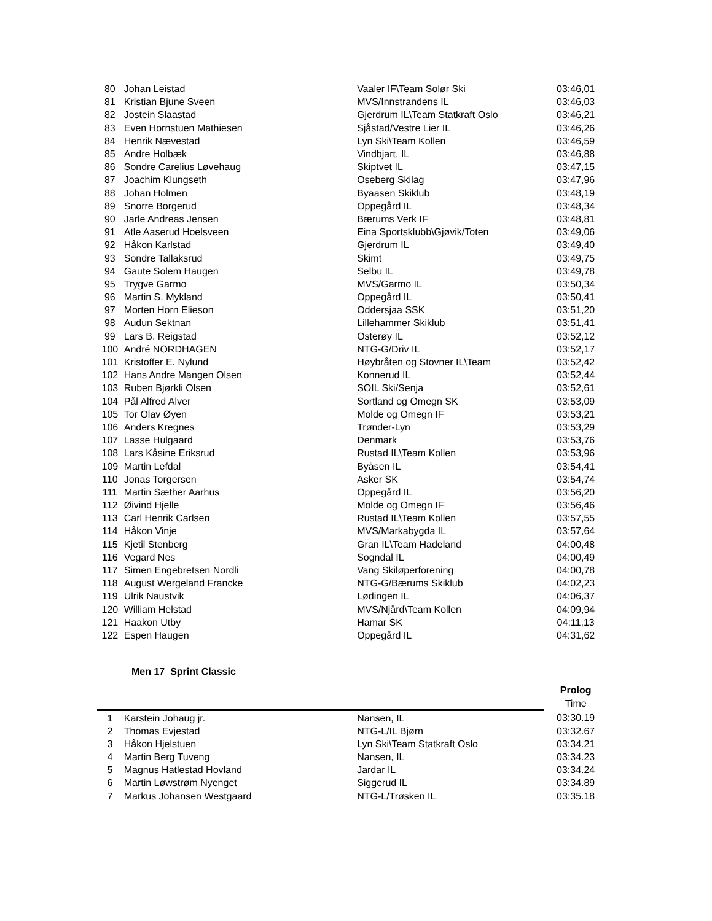| 80 | Johan Leistad | Vaaler IF\Team Solør Ski | 03:46,01 |
| 81 | Kristian Bjune Sveen | MVS/Innstrandens IL | 03:46,03 |
| 82 | Jostein Slaastad | Gjerdrum IL\Team Statkraft Oslo | 03:46,21 |
| 83 | Even Hornstuen Mathiesen | Sjåstad/Vestre Lier IL | 03:46,26 |
| 84 | Henrik Nævestad | Lyn Ski\Team Kollen | 03:46,59 |
| 85 | Andre Holbæk | Vindbjart, IL | 03:46,88 |
| 86 | Sondre Carelius Løvehaug | Skiptvet IL | 03:47,15 |
| 87 | Joachim Klungseth | Oseberg Skilag | 03:47,96 |
| 88 | Johan Holmen | Byaasen Skiklub | 03:48,19 |
| 89 | Snorre Borgerud | Oppegård IL | 03:48,34 |
| 90 | Jarle Andreas Jensen | Bærums Verk IF | 03:48,81 |
| 91 | Atle Aaserud Hoelsveen | Eina Sportsklubb\Gjøvik/Toten | 03:49,06 |
| 92 | Håkon Karlstad | Gjerdrum IL | 03:49,40 |
| 93 | Sondre Tallaksrud | Skimt | 03:49,75 |
| 94 | Gaute Solem Haugen | Selbu IL | 03:49,78 |
| 95 | Trygve Garmo | MVS/Garmo IL | 03:50,34 |
| 96 | Martin S. Mykland | Oppegård IL | 03:50,41 |
| 97 | Morten Horn Elieson | Oddersjaa SSK | 03:51,20 |
| 98 | Audun Sektnan | Lillehammer Skiklub | 03:51,41 |
| 99 | Lars B. Reigstad | Osterøy IL | 03:52,12 |
| 100 | André NORDHAGEN | NTG-G/Driv IL | 03:52,17 |
| 101 | Kristoffer E. Nylund | Høybråten og Stovner IL\Team | 03:52,42 |
| 102 | Hans Andre Mangen Olsen | Konnerud IL | 03:52,44 |
| 103 | Ruben Bjørkli Olsen | SOIL Ski/Senja | 03:52,61 |
| 104 | Pål Alfred Alver | Sortland og Omegn SK | 03:53,09 |
| 105 | Tor Olav Øyen | Molde og Omegn IF | 03:53,21 |
| 106 | Anders Kregnes | Trønder-Lyn | 03:53,29 |
| 107 | Lasse Hulgaard | Denmark | 03:53,76 |
| 108 | Lars Kåsine Eriksrud | Rustad IL\Team Kollen | 03:53,96 |
| 109 | Martin Lefdal | Byåsen IL | 03:54,41 |
| 110 | Jonas Torgersen | Asker SK | 03:54,74 |
| 111 | Martin Sæther Aarhus | Oppegård IL | 03:56,20 |
| 112 | Øivind Hjelle | Molde og Omegn IF | 03:56,46 |
| 113 | Carl Henrik Carlsen | Rustad IL\Team Kollen | 03:57,55 |
| 114 | Håkon Vinje | MVS/Markabygda IL | 03:57,64 |
| 115 | Kjetil Stenberg | Gran IL\Team Hadeland | 04:00,48 |
| 116 | Vegard Nes | Sogndal IL | 04:00,49 |
| 117 | Simen Engebretsen Nordli | Vang Skiløperforening | 04:00,78 |
| 118 | August Wergeland Francke | NTG-G/Bærums Skiklub | 04:02,23 |
| 119 | Ulrik Naustvik | Lødingen IL | 04:06,37 |
| 120 | William Helstad | MVS/Njård\Team Kollen | 04:09,94 |
| 121 | Haakon Utby | Hamar SK | 04:11,13 |
| 122 | Espen Haugen | Oppegård IL | 04:31,62 |
Men 17 Sprint Classic
| | | | Prolog |
| | | | Time |
| 1 | Karstein Johaug jr. | Nansen, IL | 03:30.19 |
| 2 | Thomas Evjestad | NTG-L/IL Bjørn | 03:32.67 |
| 3 | Håkon Hjelstuen | Lyn Ski\Team Statkraft Oslo | 03:34.21 |
| 4 | Martin Berg Tuveng | Nansen, IL | 03:34.23 |
| 5 | Magnus Hatlestad Hovland | Jardar IL | 03:34.24 |
| 6 | Martin Løwstrøm Nyenget | Siggerud IL | 03:34.89 |
| 7 | Markus Johansen Westgaard | NTG-L/Trøsken IL | 03:35.18 |